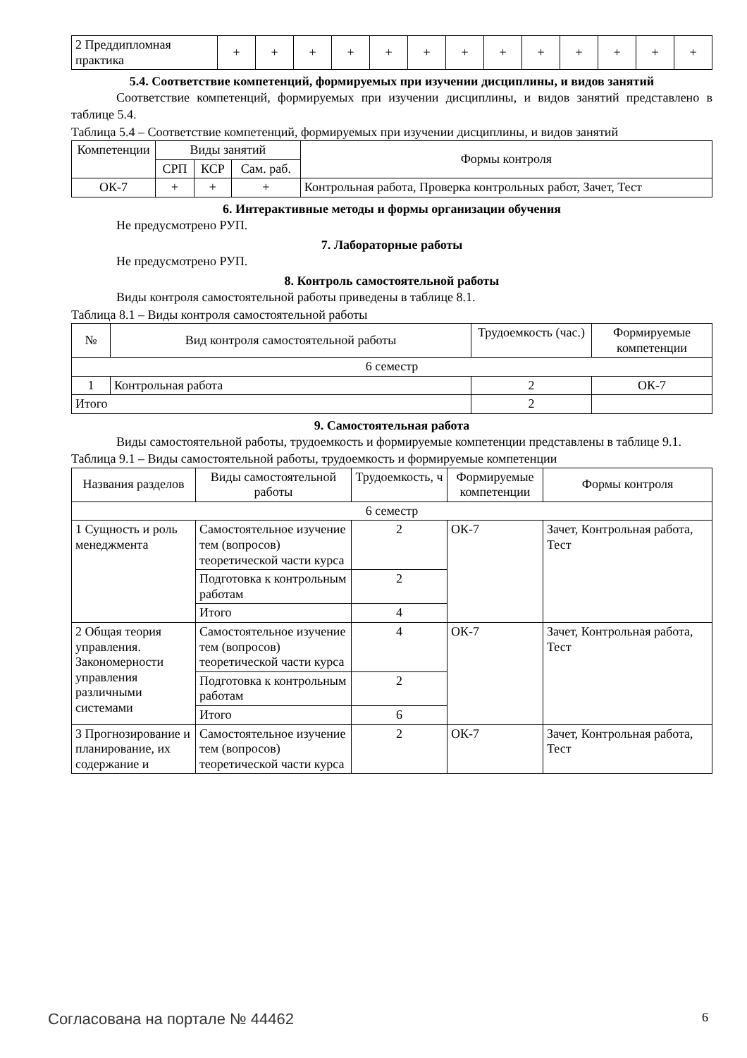| 2 Преддипломная практика | + | + | + | + | + | + | + | + | + | + | + | + | + |
5.4. Соответствие компетенций, формируемых при изучении дисциплины, и видов занятий
Соответствие компетенций, формируемых при изучении дисциплины, и видов занятий представлено в таблице 5.4.
Таблица 5.4 – Соответствие компетенций, формируемых при изучении дисциплины, и видов занятий
| Компетенции | Виды занятий | | | Формы контроля |
| --- | --- | --- | --- | --- |
| | СРП | КСР | Сам. раб. | |
| ОК-7 | + | + | + | Контрольная работа, Проверка контрольных работ, Зачет, Тест |
6. Интерактивные методы и формы организации обучения
Не предусмотрено РУП.
7. Лабораторные работы
Не предусмотрено РУП.
8. Контроль самостоятельной работы
Виды контроля самостоятельной работы приведены в таблице 8.1.
Таблица 8.1 – Виды контроля самостоятельной работы
| № | Вид контроля самостоятельной работы | Трудоемкость (час.) | Формируемые компетенции |
| --- | --- | --- | --- |
| 6 семестр | | | |
| 1 | Контрольная работа | 2 | ОК-7 |
| Итого | | 2 | |
9. Самостоятельная работа
Виды самостоятельной работы, трудоемкость и формируемые компетенции представлены в таблице 9.1.
Таблица 9.1 – Виды самостоятельной работы, трудоемкость и формируемые компетенции
| Названия разделов | Виды самостоятельной работы | Трудоемкость, ч | Формируемые компетенции | Формы контроля |
| --- | --- | --- | --- | --- |
| 6 семестр | | | | |
| 1 Сущность и роль менеджмента | Самостоятельное изучение тем (вопросов) теоретической части курса | 2 | ОК-7 | Зачет, Контрольная работа, Тест |
| | Подготовка к контрольным работам | 2 | | |
| | Итого | 4 | | |
| 2 Общая теория управления. Закономерности управления различными системами | Самостоятельное изучение тем (вопросов) теоретической части курса | 4 | ОК-7 | Зачет, Контрольная работа, Тест |
| | Подготовка к контрольным работам | 2 | | |
| | Итого | 6 | | |
| 3 Прогнозирование и планирование, их содержание и | Самостоятельное изучение тем (вопросов) теоретической части курса | 2 | ОК-7 | Зачет, Контрольная работа, Тест |
Согласована на портале № 44462 6